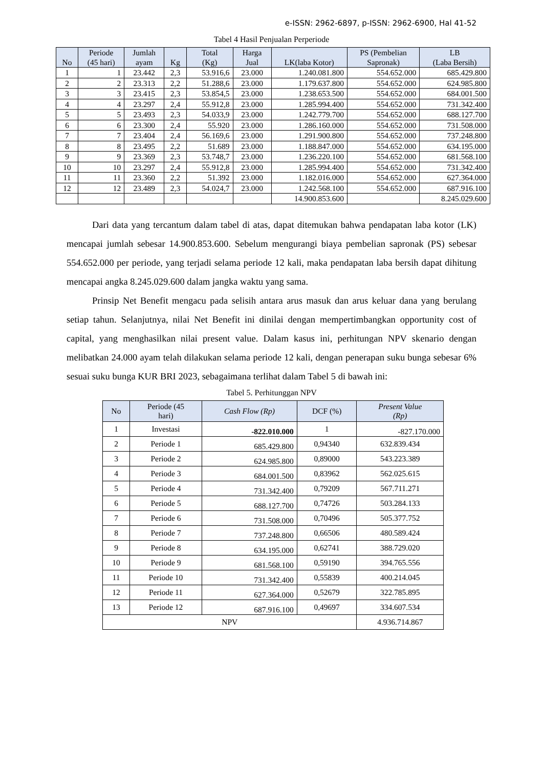e-ISSN: 2962-6897, p-ISSN: 2962-6900, Hal 41-52
Tabel 4 Hasil Penjualan Perperiode
| No | Periode (45 hari) | Jumlah ayam | Kg | Total (Kg) | Harga Jual | LK(laba Kotor) | PS (Pembelian Sapronak) | LB (Laba Bersih) |
| --- | --- | --- | --- | --- | --- | --- | --- | --- |
| 1 | 1 | 23.442 | 2,3 | 53.916,6 | 23.000 | 1.240.081.800 | 554.652.000 | 685.429.800 |
| 2 | 2 | 23.313 | 2,2 | 51.288,6 | 23.000 | 1.179.637.800 | 554.652.000 | 624.985.800 |
| 3 | 3 | 23.415 | 2,3 | 53.854,5 | 23.000 | 1.238.653.500 | 554.652.000 | 684.001.500 |
| 4 | 4 | 23.297 | 2,4 | 55.912,8 | 23.000 | 1.285.994.400 | 554.652.000 | 731.342.400 |
| 5 | 5 | 23.493 | 2,3 | 54.033,9 | 23.000 | 1.242.779.700 | 554.652.000 | 688.127.700 |
| 6 | 6 | 23.300 | 2,4 | 55.920 | 23.000 | 1.286.160.000 | 554.652.000 | 731.508.000 |
| 7 | 7 | 23.404 | 2,4 | 56.169,6 | 23.000 | 1.291.900.800 | 554.652.000 | 737.248.800 |
| 8 | 8 | 23.495 | 2,2 | 51.689 | 23.000 | 1.188.847.000 | 554.652.000 | 634.195.000 |
| 9 | 9 | 23.369 | 2,3 | 53.748,7 | 23.000 | 1.236.220.100 | 554.652.000 | 681.568.100 |
| 10 | 10 | 23.297 | 2,4 | 55.912,8 | 23.000 | 1.285.994.400 | 554.652.000 | 731.342.400 |
| 11 | 11 | 23.360 | 2,2 | 51.392 | 23.000 | 1.182.016.000 | 554.652.000 | 627.364.000 |
| 12 | 12 | 23.489 | 2,3 | 54.024,7 | 23.000 | 1.242.568.100 | 554.652.000 | 687.916.100 |
| | | | | | | 14.900.853.600 | | 8.245.029.600 |
Dari data yang tercantum dalam tabel di atas, dapat ditemukan bahwa pendapatan laba kotor (LK) mencapai jumlah sebesar 14.900.853.600. Sebelum mengurangi biaya pembelian sapronak (PS) sebesar 554.652.000 per periode, yang terjadi selama periode 12 kali, maka pendapatan laba bersih dapat dihitung mencapai angka 8.245.029.600 dalam jangka waktu yang sama.
Prinsip Net Benefit mengacu pada selisih antara arus masuk dan arus keluar dana yang berulang setiap tahun. Selanjutnya, nilai Net Benefit ini dinilai dengan mempertimbangkan opportunity cost of capital, yang menghasilkan nilai present value. Dalam kasus ini, perhitungan NPV skenario dengan melibatkan 24.000 ayam telah dilakukan selama periode 12 kali, dengan penerapan suku bunga sebesar 6% sesuai suku bunga KUR BRI 2023, sebagaimana terlihat dalam Tabel 5 di bawah ini:
Tabel 5. Perhitunggan NPV
| No | Periode (45 hari) | Cash Flow (Rp) | DCF (%) | Present Value (Rp) |
| --- | --- | --- | --- | --- |
| 1 | Investasi | -822.010.000 | 1 | -827.170.000 |
| 2 | Periode 1 | 685.429.800 | 0,94340 | 632.839.434 |
| 3 | Periode 2 | 624.985.800 | 0,89000 | 543.223.389 |
| 4 | Periode 3 | 684.001.500 | 0,83962 | 562.025.615 |
| 5 | Periode 4 | 731.342.400 | 0,79209 | 567.711.271 |
| 6 | Periode 5 | 688.127.700 | 0,74726 | 503.284.133 |
| 7 | Periode 6 | 731.508.000 | 0,70496 | 505.377.752 |
| 8 | Periode 7 | 737.248.800 | 0,66506 | 480.589.424 |
| 9 | Periode 8 | 634.195.000 | 0,62741 | 388.729.020 |
| 10 | Periode 9 | 681.568.100 | 0,59190 | 394.765.556 |
| 11 | Periode 10 | 731.342.400 | 0,55839 | 400.214.045 |
| 12 | Periode 11 | 627.364.000 | 0,52679 | 322.785.895 |
| 13 | Periode 12 | 687.916.100 | 0,49697 | 334.607.534 |
| NPV | | | | 4.936.714.867 |